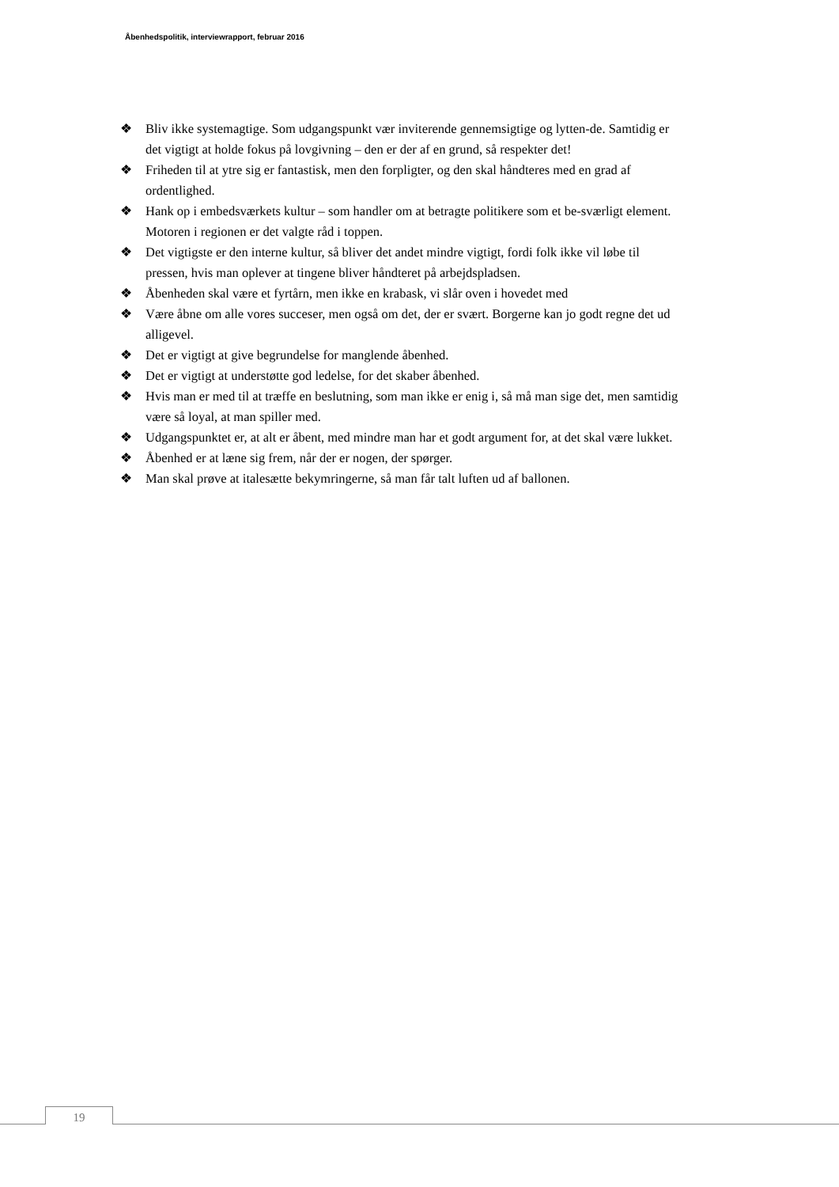Åbenhedspolitik, interviewrapport, februar 2016
❖ Bliv ikke systemagtige. Som udgangspunkt vær inviterende gennemsigtige og lytten-de. Samtidig er det vigtigt at holde fokus på lovgivning – den er der af en grund, så respekter det!
❖ Friheden til at ytre sig er fantastisk, men den forpligter, og den skal håndteres med en grad af ordentlighed.
❖ Hank op i embedsværkets kultur – som handler om at betragte politikere som et be-sværligt element. Motoren i regionen er det valgte råd i toppen.
❖ Det vigtigste er den interne kultur, så bliver det andet mindre vigtigt, fordi folk ikke vil løbe til pressen, hvis man oplever at tingene bliver håndteret på arbejdspladsen.
❖ Åbenheden skal være et fyrtårn, men ikke en krabask, vi slår oven i hovedet med
❖ Være åbne om alle vores succeser, men også om det, der er svært. Borgerne kan jo godt regne det ud alligevel.
❖ Det er vigtigt at give begrundelse for manglende åbenhed.
❖ Det er vigtigt at understøtte god ledelse, for det skaber åbenhed.
❖ Hvis man er med til at træffe en beslutning, som man ikke er enig i, så må man sige det, men samtidig være så loyal, at man spiller med.
❖ Udgangspunktet er, at alt er åbent, med mindre man har et godt argument for, at det skal være lukket.
❖ Åbenhed er at læne sig frem, når der er nogen, der spørger.
❖ Man skal prøve at italesætte bekymringerne, så man får talt luften ud af ballonen.
19